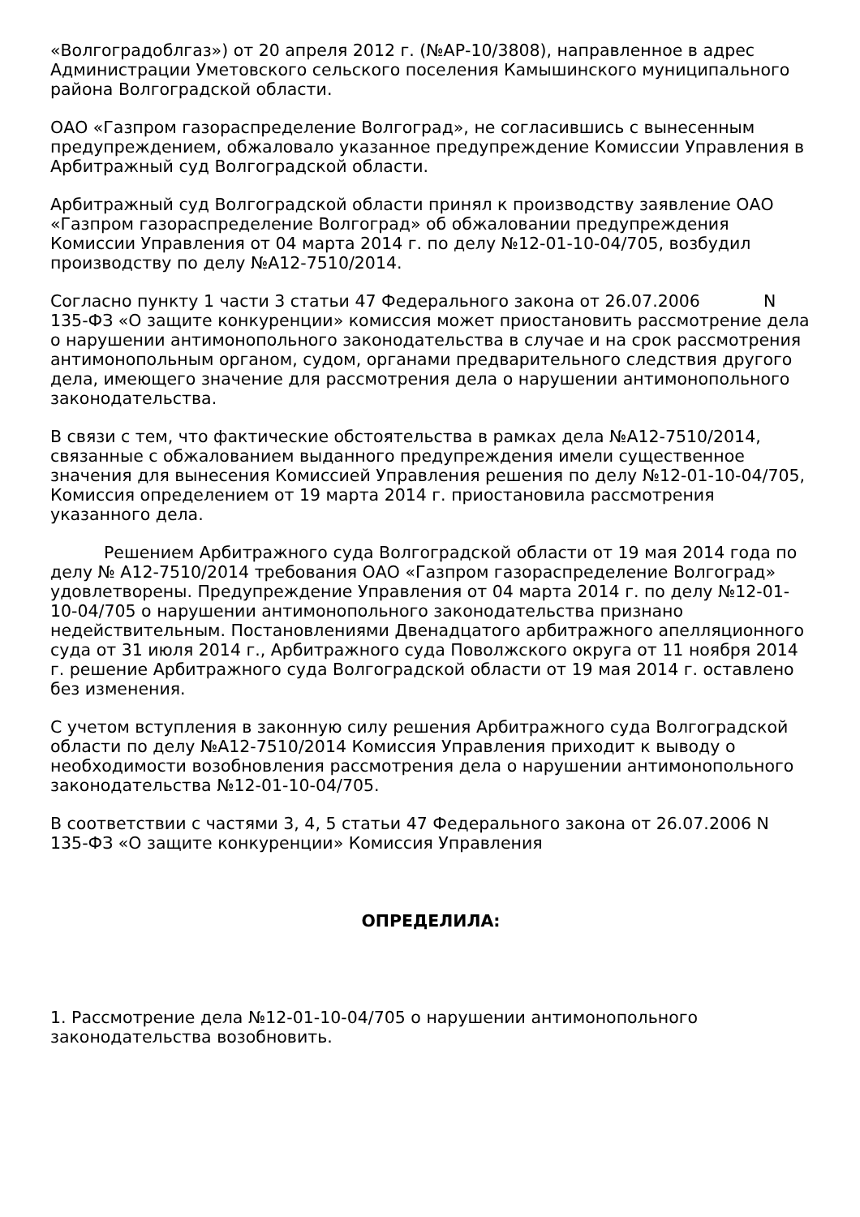«Волгоградоблгаз») от 20 апреля 2012 г. (№АР-10/3808), направленное в адрес Администрации Уметовского сельского поселения Камышинского муниципального района Волгоградской области.
ОАО «Газпром газораспределение Волгоград», не согласившись с вынесенным предупреждением, обжаловало указанное предупреждение Комиссии Управления в Арбитражный суд Волгоградской области.
Арбитражный суд Волгоградской области принял к производству заявление ОАО «Газпром газораспределение Волгоград» об обжаловании предупреждения Комиссии Управления от 04 марта 2014 г. по делу №12-01-10-04/705, возбудил производству по делу №А12-7510/2014.
Согласно пункту 1 части 3 статьи 47 Федерального закона от 26.07.2006 N 135-ФЗ «О защите конкуренции» комиссия может приостановить рассмотрение дела о нарушении антимонопольного законодательства в случае и на срок рассмотрения антимонопольным органом, судом, органами предварительного следствия другого дела, имеющего значение для рассмотрения дела о нарушении антимонопольного законодательства.
В связи с тем, что фактические обстоятельства в рамках дела №А12-7510/2014, связанные с обжалованием выданного предупреждения имели существенное значения для вынесения Комиссией Управления решения по делу №12-01-10-04/705, Комиссия определением от 19 марта 2014 г. приостановила рассмотрения указанного дела.
Решением Арбитражного суда Волгоградской области от 19 мая 2014 года по делу № А12-7510/2014 требования ОАО «Газпром газораспределение Волгоград» удовлетворены. Предупреждение Управления от 04 марта 2014 г. по делу №12-01-10-04/705 о нарушении антимонопольного законодательства признано недействительным. Постановлениями Двенадцатого арбитражного апелляционного суда от 31 июля 2014 г., Арбитражного суда Поволжского округа от 11 ноября 2014 г. решение Арбитражного суда Волгоградской области от 19 мая 2014 г. оставлено без изменения.
С учетом вступления в законную силу решения Арбитражного суда Волгоградской области по делу №А12-7510/2014 Комиссия Управления приходит к выводу о необходимости возобновления рассмотрения дела о нарушении антимонопольного законодательства №12-01-10-04/705.
В соответствии с частями 3, 4, 5 статьи 47 Федерального закона от 26.07.2006 N 135-ФЗ «О защите конкуренции» Комиссия Управления
ОПРЕДЕЛИЛА:
1. Рассмотрение дела №12-01-10-04/705 о нарушении антимонопольного законодательства возобновить.